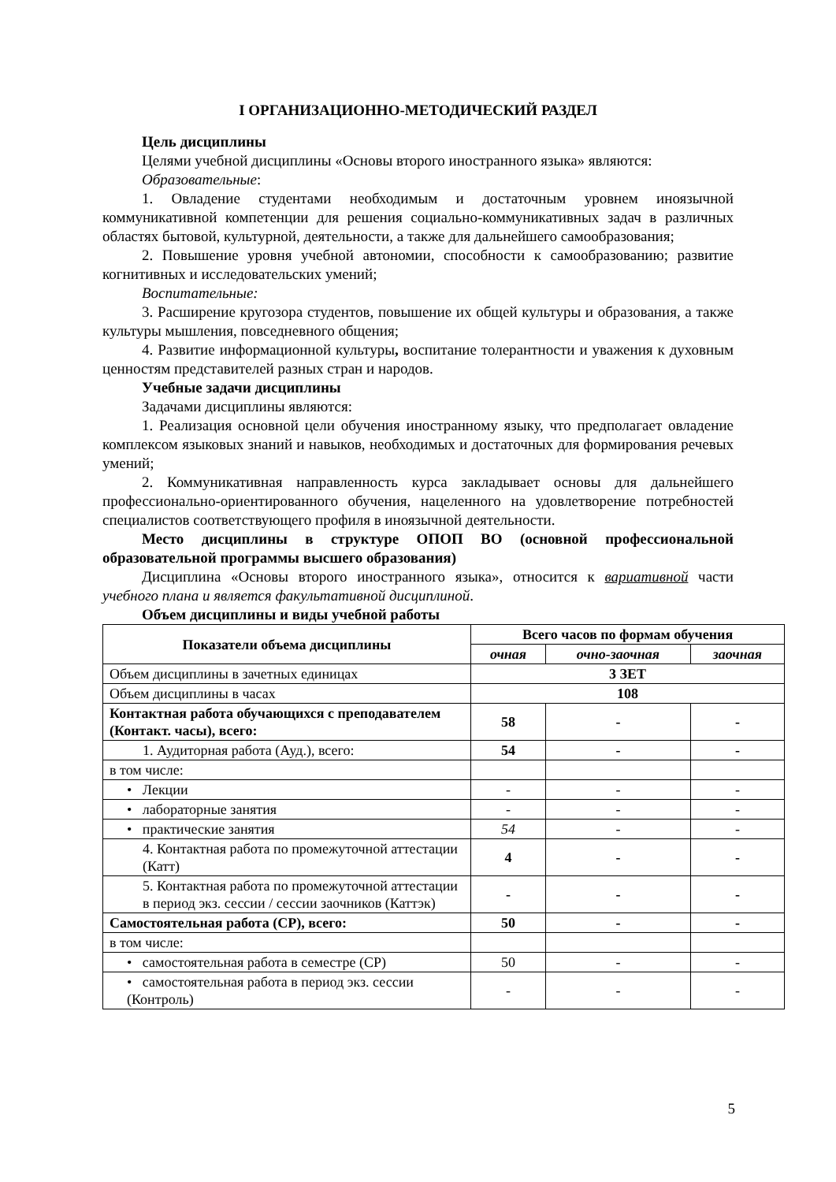I ОРГАНИЗАЦИОННО-МЕТОДИЧЕСКИЙ РАЗДЕЛ
Цель дисциплины
Целями учебной дисциплины «Основы второго иностранного языка» являются:
Образовательные:
1. Овладение студентами необходимым и достаточным уровнем иноязычной коммуникативной компетенции для решения социально-коммуникативных задач в различных областях бытовой, культурной, деятельности, а также для дальнейшего самообразования;
2. Повышение уровня учебной автономии, способности к самообразованию; развитие когнитивных и исследовательских умений;
Воспитательные:
3. Расширение кругозора студентов, повышение их общей культуры и образования, а также культуры мышления, повседневного общения;
4. Развитие информационной культуры, воспитание толерантности и уважения к духовным ценностям представителей разных стран и народов.
Учебные задачи дисциплины
Задачами дисциплины являются:
1. Реализация основной цели обучения иностранному языку, что предполагает овладение комплексом языковых знаний и навыков, необходимых и достаточных для формирования речевых умений;
2. Коммуникативная направленность курса закладывает основы для дальнейшего профессионально-ориентированного обучения, нацеленного на удовлетворение потребностей специалистов соответствующего профиля в иноязычной деятельности.
Место дисциплины в структуре ОПОП ВО (основной профессиональной образовательной программы высшего образования)
Дисциплина «Основы второго иностранного языка», относится к вариативной части учебного плана и является факультативной дисциплиной.
Объем дисциплины и виды учебной работы
| Показатели объема дисциплины | Всего часов по формам обучения | | |
| --- | --- | --- | --- |
| | очная | очно-заочная | заочная |
| Объем дисциплины в зачетных единицах | 3 ЗЕТ | | |
| Объем дисциплины в часах | 108 | | |
| Контактная работа обучающихся с преподавателем (Контакт. часы), всего: | 58 | - | - |
| 1. Аудиторная работа (Ауд.), всего: | 54 | - | - |
| в том числе: | | | |
| • Лекции | - | - | - |
| • лабораторные занятия | - | - | - |
| • практические занятия | 54 | - | - |
| 4. Контактная работа по промежуточной аттестации (Катт) | 4 | - | - |
| 5. Контактная работа по промежуточной аттестации в период экз. сессии / сессии заочников (Каттэк) | - | - | - |
| Самостоятельная работа (СР), всего: | 50 | - | - |
| в том числе: | | | |
| • самостоятельная работа в семестре (СР) | 50 | - | - |
| • самостоятельная работа в период экз. сессии (Контроль) | - | - | - |
5